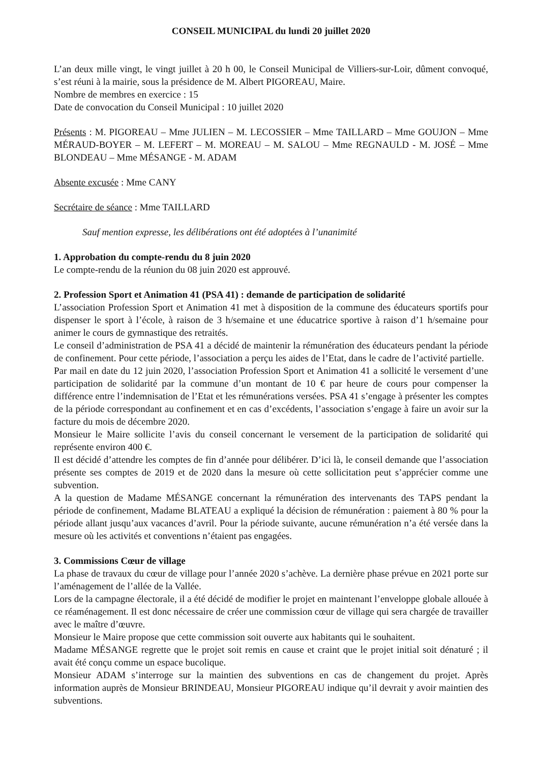CONSEIL MUNICIPAL du lundi 20 juillet 2020
L’an deux mille vingt, le vingt juillet à 20 h 00, le Conseil Municipal de Villiers-sur-Loir, dûment convoqué, s’est réuni à la mairie, sous la présidence de M. Albert PIGOREAU, Maire.
Nombre de membres en exercice : 15
Date de convocation du Conseil Municipal : 10 juillet 2020
Présents : M. PIGOREAU – Mme JULIEN – M. LECOSSIER – Mme TAILLARD – Mme GOUJON – Mme MÉRAUD-BOYER – M. LEFERT – M. MOREAU – M. SALOU – Mme REGNAULD - M. JOSÉ – Mme BLONDEAU – Mme MÉSANGE - M. ADAM
Absente excusée : Mme CANY
Secrétaire de séance : Mme TAILLARD
Sauf mention expresse, les délibérations ont été adoptées à l’unanimité
1. Approbation du compte-rendu du 8 juin 2020
Le compte-rendu de la réunion du 08 juin 2020 est approuvé.
2. Profession Sport et Animation 41 (PSA 41) : demande de participation de solidarité
L’association Profession Sport et Animation 41 met à disposition de la commune des éducateurs sportifs pour dispenser le sport à l’école, à raison de 3 h/semaine et une éducatrice sportive à raison d’1 h/semaine pour animer le cours de gymnastique des retraités.
Le conseil d’administration de PSA 41 a décidé de maintenir la rémunération des éducateurs pendant la période de confinement. Pour cette période, l’association a perçu les aides de l’Etat, dans le cadre de l’activité partielle.
Par mail en date du 12 juin 2020, l’association Profession Sport et Animation 41 a sollicité le versement d’une participation de solidarité par la commune d’un montant de 10 € par heure de cours pour compenser la différence entre l’indemnisation de l’Etat et les rémunérations versées. PSA 41 s’engage à présenter les comptes de la période correspondant au confinement et en cas d’excédents, l’association s’engage à faire un avoir sur la facture du mois de décembre 2020.
Monsieur le Maire sollicite l’avis du conseil concernant le versement de la participation de solidarité qui représente environ 400 €.
Il est décidé d’attendre les comptes de fin d’année pour délibérer. D’ici là, le conseil demande que l’association présente ses comptes de 2019 et de 2020 dans la mesure où cette sollicitation peut s’apprécier comme une subvention.
A la question de Madame MÉSANGE concernant la rémunération des intervenants des TAPS pendant la période de confinement, Madame BLATEAU a expliqué la décision de rémunération : paiement à 80 % pour la période allant jusqu’aux vacances d’avril. Pour la période suivante, aucune rémunération n’a été versée dans la mesure où les activités et conventions n’étaient pas engagées.
3. Commissions Cœur de village
La phase de travaux du cœur de village pour l’année 2020 s’achève. La dernière phase prévue en 2021 porte sur l’aménagement de l’allée de la Vallée.
Lors de la campagne électorale, il a été décidé de modifier le projet en maintenant l’enveloppe globale allouée à ce réaménagement. Il est donc nécessaire de créer une commission cœur de village qui sera chargée de travailler avec le maître d’œuvre.
Monsieur le Maire propose que cette commission soit ouverte aux habitants qui le souhaitent.
Madame MÉSANGE regrette que le projet soit remis en cause et craint que le projet initial soit dénaturé ; il avait été conçu comme un espace bucolique.
Monsieur ADAM s’interroge sur la maintien des subventions en cas de changement du projet. Après information auprès de Monsieur BRINDEAU, Monsieur PIGOREAU indique qu’il devrait y avoir maintien des subventions.